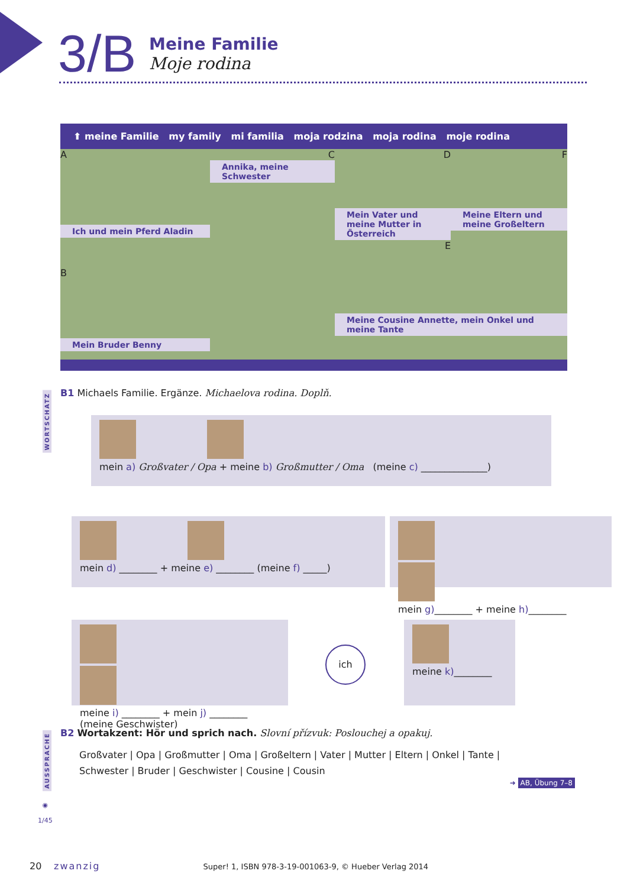3/B
Meine Familie
Moje rodina
⬆ meine Familie my family mi familia moja rodzina moja rodina moje rodina
A
Ich und mein Pferd Aladin
B
Mein Bruder Benny
C
Annika, meine Schwester
D
Mein Vater und meine Mutter in Österreich
E
F
Meine Eltern und meine Großeltern
Meine Cousine Annette, mein Onkel und meine Tante
WORTSCHATZ
B1 Michaels Familie. Ergänze. Michaelova rodina. Doplň.
mein a) Großvater / Opa + meine b) Großmutter / Oma (meine c) ______________)
mein d) ________ + meine e) ________ (meine f) _____)
mein g)________ + meine h)________
meine i) ________ + mein j) ________
(meine Geschwister)
ich
meine k)________
AUSSPRACHE
B2 Wortakzent: Hör und sprich nach. Slovní přízvuk: Poslouchej a opakuj.
Großvater | Opa | Großmutter | Oma | Großeltern | Vater | Mutter | Eltern | Onkel | Tante |
Schwester | Bruder | Geschwister | Cousine | Cousin
➜ AB, Übung 7–8
◉
1/45
20 zwanzig Super! 1, ISBN 978-3-19-001063-9, © Hueber Verlag 2014